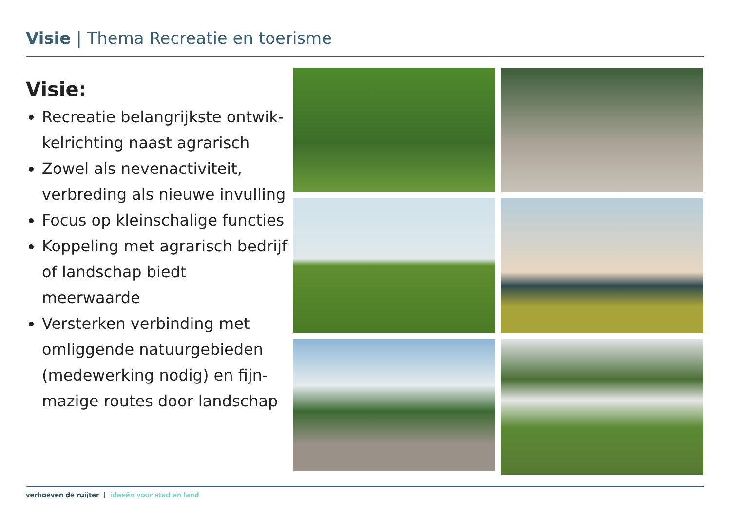Visie | Thema Recreatie en toerisme
Visie:
Recreatie belangrijkste ontwik-kelrichting naast agrarisch
Zowel als nevenactiviteit, verbreding als nieuwe invulling
Focus op kleinschalige functies
Koppeling met agrarisch bedrijf of landschap biedt meerwaarde
Versterken verbinding met omliggende natuurgebieden (medewerking nodig) en fijn-mazige routes door landschap
verhoeven de ruijter | ideeën voor stad en land